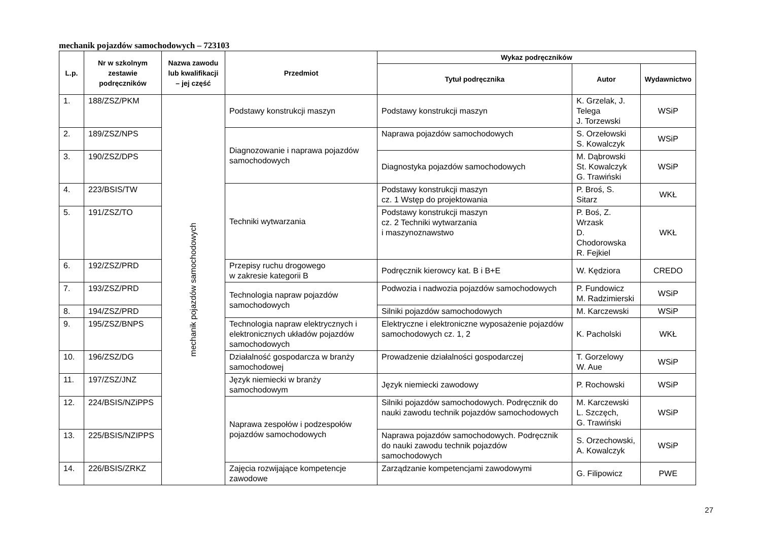mechanik pojazdów samochodowych – 723103
| L.p. | Nr w szkolnym zestawie podręczników | Nazwa zawodu lub kwalifikacji – jej część | Przedmiot | Wykaz podręczników | | |
| --- | --- | --- | --- | --- | --- | --- |
| | | | | Tytuł podręcznika | Autor | Wydawnictwo |
| 1. | 188/ZSZ/PKM | mechanik pojazdów samochodowych | Podstawy konstrukcji maszyn | Podstawy konstrukcji maszyn | K. Grzelak, J. Telega J. Torzewski | WSiP |
| 2. | 189/ZSZ/NPS | | Diagnozowanie i naprawa pojazdów samochodowych | Naprawa pojazdów samochodowych | S. Orzełowski S. Kowalczyk | WSiP |
| 3. | 190/ZSZ/DPS | | | Diagnostyka pojazdów samochodowych | M. Dąbrowski St. Kowalczyk G. Trawiński | WSiP |
| 4. | 223/BSIS/TW | | Techniki wytwarzania | Podstawy konstrukcji maszyn cz. 1 Wstęp do projektowania | P. Broś, S. Sitarz | WKŁ |
| 5. | 191/ZSZ/TO | | | Podstawy konstrukcji maszyn cz. 2 Techniki wytwarzania i maszynoznawstwo | P. Boś, Z. Wrzask D. Chodorowska R. Fejkiel | WKŁ |
| 6. | 192/ZSZ/PRD | | Przepisy ruchu drogowego w zakresie kategorii B | Podręcznik kierowcy kat. B i B+E | W. Kędziora | CREDO |
| 7. | 193/ZSZ/PRD | | Technologia napraw pojazdów samochodowych | Podwozia i nadwozia pojazdów samochodowych | P. Fundowicz M. Radzimierski | WSiP |
| 8. | 194/ZSZ/PRD | | | Silniki pojazdów samochodowych | M. Karczewski | WSiP |
| 9. | 195/ZSZ/BNPS | | Technologia napraw elektrycznych i elektronicznych układów pojazdów samochodowych | Elektryczne i elektroniczne wyposażenie pojazdów samochodowych cz. 1, 2 | K. Pacholski | WKŁ |
| 10. | 196/ZSZ/DG | | Działalność gospodarcza w branży samochodowej | Prowadzenie działalności gospodarczej | T. Gorzelowy W. Aue | WSiP |
| 11. | 197/ZSZ/JNZ | | Język niemiecki w branży samochodowym | Język niemiecki zawodowy | P. Rochowski | WSiP |
| 12. | 224/BSIS/NZiPPS | | Naprawa zespołów i podzespołów pojazdów samochodowych | Silniki pojazdów samochodowych. Podręcznik do nauki zawodu technik pojazdów samochodowych | M. Karczewski L. Szczęch, G. Trawiński | WSiP |
| 13. | 225/BSIS/NZIPPS | | | Naprawa pojazdów samochodowych. Podręcznik do nauki zawodu technik pojazdów samochodowych | S. Orzechowski, A. Kowalczyk | WSiP |
| 14. | 226/BSIS/ZRKZ | | Zajęcia rozwijające kompetencje zawodowe | Zarządzanie kompetencjami zawodowymi | G. Filipowicz | PWE |
27